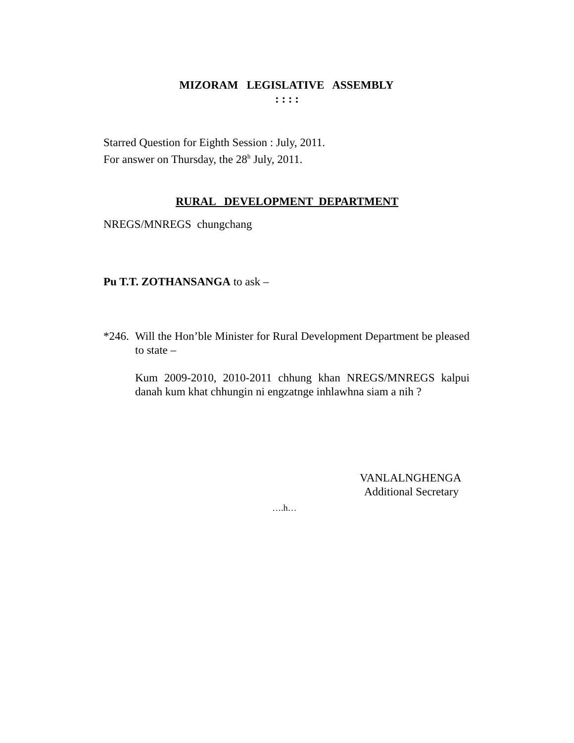MIZORAM LEGISLATIVE ASSEMBLY
: : : :
Starred Question for Eighth Session : July, 2011.
For answer on Thursday, the 28<sup>h</sup> July, 2011.
RURAL DEVELOPMENT DEPARTMENT
NREGS/MNREGS chungchang
Pu T.T. ZOTHANSANGA to ask –
*246.
Will the Hon’ble Minister for Rural Development Department be pleased to state –
Kum 2009-2010, 2010-2011 chhung khan NREGS/MNREGS kalpui danah kum khat chhungin ni engzatnge inhlawhna siam a nih ?
VANLALNGHENGA
Additional Secretary
….h…